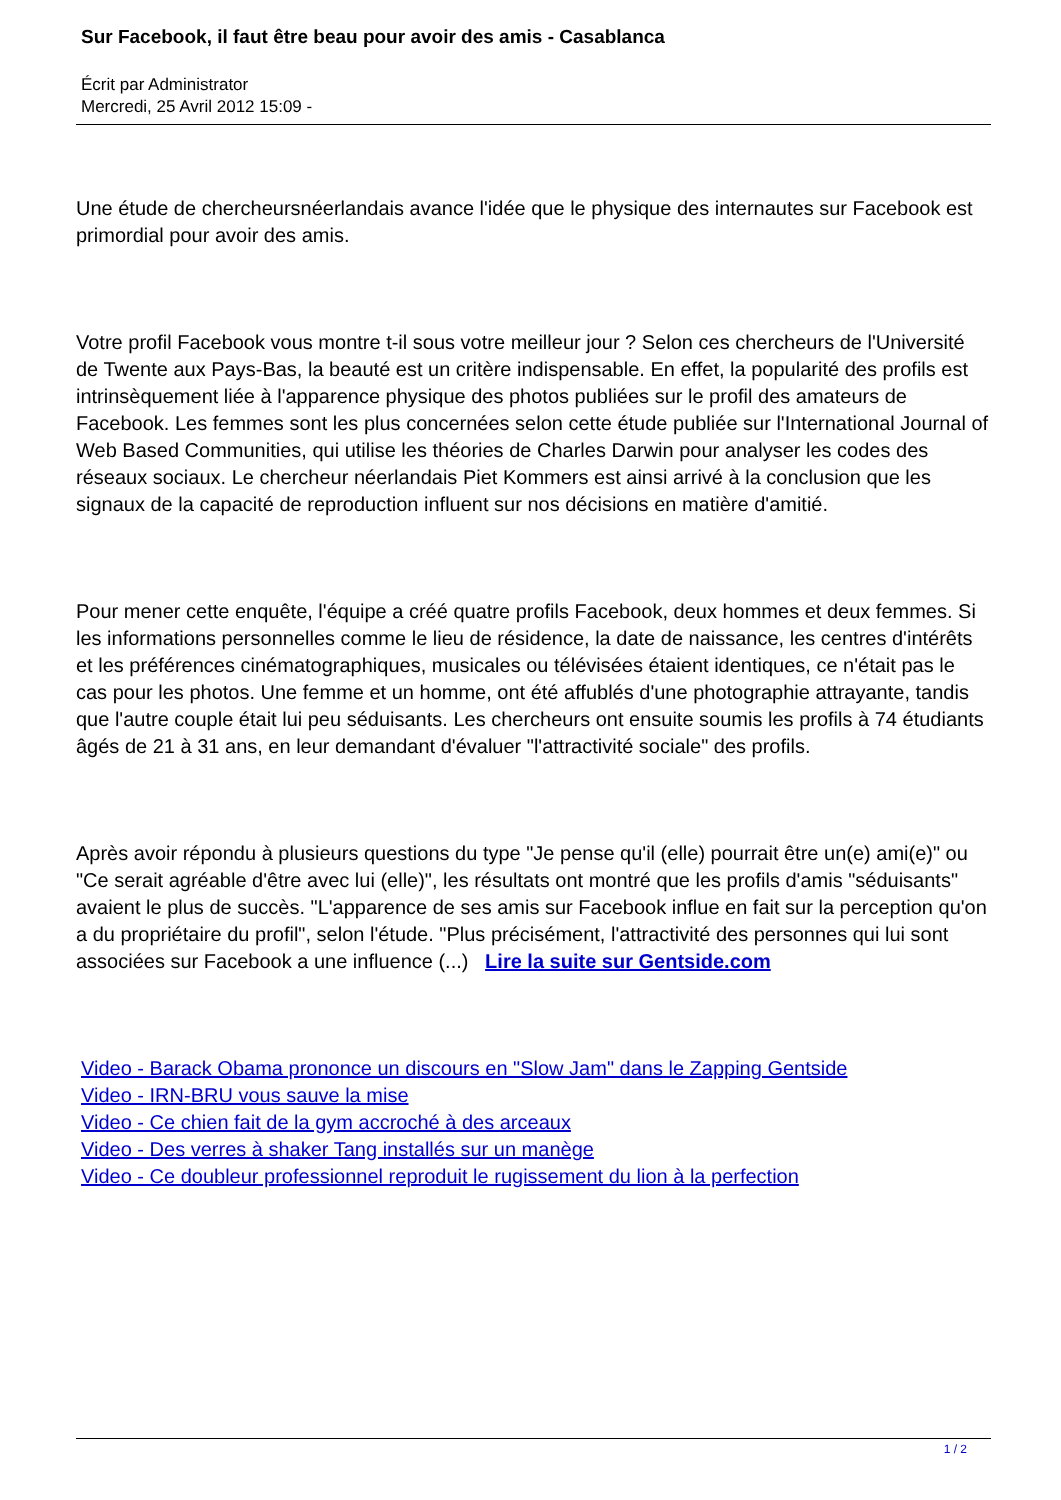Sur Facebook, il faut être beau pour avoir des amis - Casablanca
Écrit par Administrator
Mercredi, 25 Avril 2012 15:09 -
Une étude de chercheursnéerlandais avance l'idée que le physique des internautes sur Facebook est primordial pour avoir des amis.
Votre profil Facebook vous montre t-il sous votre meilleur jour ? Selon ces chercheurs de l'Université de Twente aux Pays-Bas, la beauté est un critère indispensable. En effet, la popularité des profils est intrinsèquement liée à l'apparence physique des photos publiées sur le profil des amateurs de Facebook. Les femmes sont les plus concernées selon cette étude publiée sur l'International Journal of Web Based Communities, qui utilise les théories de Charles Darwin pour analyser les codes des réseaux sociaux. Le chercheur néerlandais Piet Kommers est ainsi arrivé à la conclusion que les signaux de la capacité de reproduction influent sur nos décisions en matière d'amitié.
Pour mener cette enquête, l'équipe a créé quatre profils Facebook, deux hommes et deux femmes. Si les informations personnelles comme le lieu de résidence, la date de naissance, les centres d'intérêts et les préférences cinématographiques, musicales ou télévisées étaient identiques, ce n'était pas le cas pour les photos. Une femme et un homme, ont été affublés d'une photographie attrayante, tandis que l'autre couple était lui peu séduisants. Les chercheurs ont ensuite soumis les profils à 74 étudiants âgés de 21 à 31 ans, en leur demandant d'évaluer "l'attractivité sociale" des profils.
Après avoir répondu à plusieurs questions du type "Je pense qu'il (elle) pourrait être un(e) ami(e)" ou "Ce serait agréable d'être avec lui (elle)", les résultats ont montré que les profils d'amis "séduisants" avaient le plus de succès. "L'apparence de ses amis sur Facebook influe en fait sur la perception qu'on a du propriétaire du profil", selon l'étude. "Plus précisément, l'attractivité des personnes qui lui sont associées sur Facebook a une influence (...) Lire la suite sur Gentside.com
Video - Barack Obama prononce un discours en "Slow Jam" dans le Zapping Gentside
Video - IRN-BRU vous sauve la mise
Video - Ce chien fait de la gym accroché à des arceaux
Video - Des verres à shaker Tang installés sur un manège
Video - Ce doubleur professionnel reproduit le rugissement du lion à la perfection
1 / 2